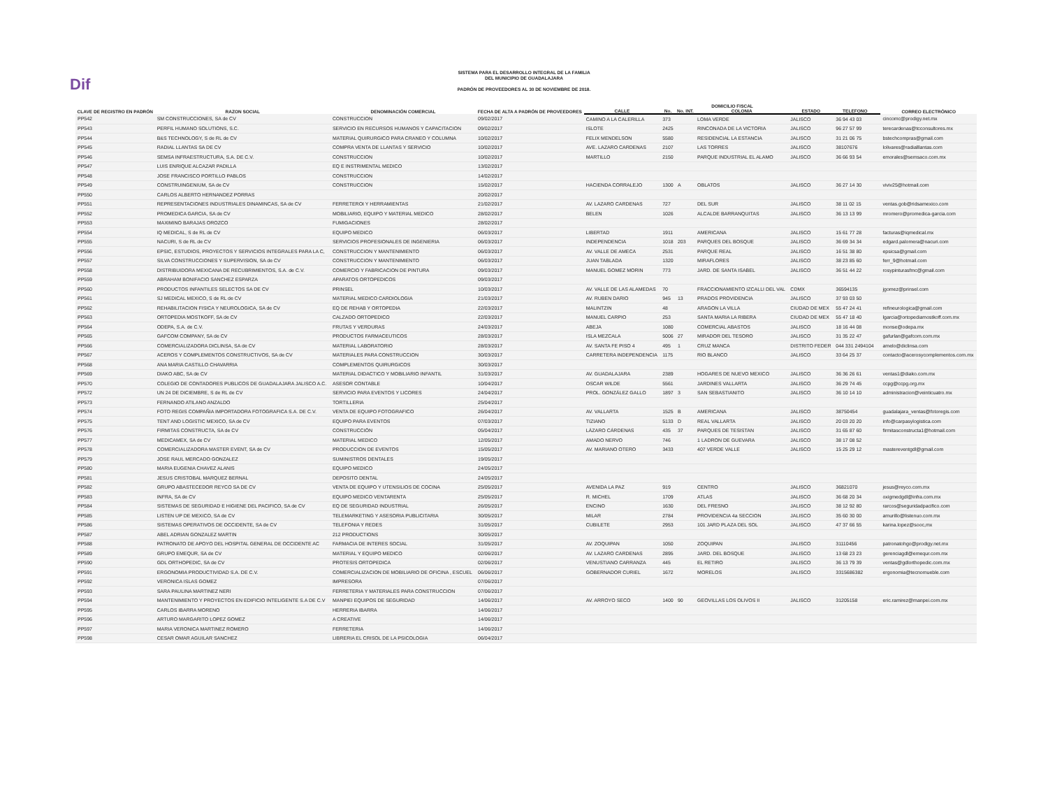Dif
SISTEMA PARA EL DESARROLLO INTEGRAL DE LA FAMILIA
DEL MUNICIPIO DE GUADALAJARA
PADRÓN DE PROVEEDORES AL 30 DE NOVIEMBRE DE 2018.
| CLAVE DE REGISTRO EN PADRÓN | RAZON SOCIAL | DENOMINACIÓN COMERCIAL | FECHA DE ALTA A PADRÓN DE PROVEEDORES | DOMICILIO FISCAL | | | | | | | CORREO ELECTRÓNICO |
| --- | --- | --- | --- | --- | --- | --- | --- | --- | --- | --- | --- |
| | | | | CALLE | No. | No. INT. | COLONIA | ESTADO | TELEFONO | | |
| PP542 | SM CONSTRUCCIONES, SA de CV | CONSTRUCCION | 09/02/2017 | CAMINO A LA CALERILLA | 373 | | LOMA VERDE | JALISCO | 36 94 43 03 | | cincomc@prodigy.net.mx |
| PP543 | PERFIL HUMANO SOLUTIONS, S.C. | SERVICIO EN RECURSOS HUMANOS Y CAPACITACION | 09/02/2017 | ISLOTE | 2425 | | RINCONADA DE LA VICTORIA | JALISCO | 96 27 57 99 | | terecardenas@tcconsultores.mx |
| PP544 | B&S TECHNOLOGY, S de RL de CV | MATERIAL QUIRURGICO PARA CRANEO Y COLUMNA | 10/02/2017 | FELIX MENDELSON | 5580 | | RESIDENCIAL LA ESTANCIA | JALISCO | 31 21 06 75 | | bstechcompras@gmail.com |
| PP545 | RADIAL LLANTAS SA DE CV | COMPRA VENTA DE LLANTAS Y SERVICIO | 10/02/2017 | AVE. LAZARO CARDENAS | 2107 | | LAS TORRES | JALISCO | 38107676 | | lolivares@radialllantas.com |
| PP546 | SEMSA INFRAESTRUCTURA, S.A. DE C.V. | CONSTRUCCION | 10/02/2017 | MARTILLO | 2150 | | PARQUE INDUSTRIAL EL ALAMO | JALISCO | 36 66 93 54 | | emorales@semsaco.com.mx |
| PP547 | LUIS ENRIQUE ALCAZAR PADILLA | EQ E INSTRIMENTAL MEDICO | 13/02/2017 | | | | | | | | |
| PP548 | JOSE FRANCISCO PORTILLO PABLOS | CONSTRUCCION | 14/02/2017 | | | | | | | | |
| PP549 | CONSTRUINGENIUM, SA de CV | CONSTRUCCION | 15/02/2017 | HACIENDA CORRALEJO | 1300 | A | OBLATOS | JALISCO | 36 27 14 30 | | viviv25@hotmail.com |
| PP550 | CARLOS ALBERTO HERNANDEZ PORRAS | | 20/02/2017 | | | | | | | | |
| PP551 | REPRESENTACIONES INDUSTRIALES DINAMINCAS, SA de CV | FERRETEROI Y HERRAMIENTAS | 21/02/2017 | AV. LAZARO CARDENAS | 727 | | DEL SUR | JALISCO | 38 11 02 15 | | ventas.gob@ridsamexico.com |
| PP552 | PROMEDICA GARCIA, SA de CV | MOBILIARIO, EQUIPO Y MATERIAL MEDICO | 28/02/2017 | BELEN | 1026 | | ALCALDE BARRANQUITAS | JALISCO | 36 13 13 99 | | mromero@promedica-garcia.com |
| PP553 | MAXIMINO BARAJAS OROZCO | FUMIGACIONES | 28/02/2017 | | | | | | | | |
| PP554 | IQ MEDICAL, S de RL de CV | EQUIPO MEDICO | 06/03/2017 | LIBERTAD | 1911 | | AMERICANA | JALISCO | 15 61 77 28 | | facturas@iqmedical.mx |
| PP555 | NACURI, S de RL de CV | SERVICIOS PROFESIONALES DE INGENIERIA | 06/03/2017 | INDEPENDENCIA | 1018 | 203 | PARQUES DEL BOSQUE | JALISCO | 36 69 34 34 | | edgard.palomera@nacuri.com |
| PP556 | EPSIC, ESTUDIOS, PROYECTOS Y SERVICIOS INTEGRALES PARA LA C, | CONSTRUCCION Y MANTENIMIENTO | 06/03/2017 | AV. VALLE DE AMECA | 2531 | | PARQUE REAL | JALISCO | 16 51 38 80 | | epsicsa@gmail.com |
| PP557 | SILVA CONSTRUCCIONES Y SUPERVISION, SA de CV | CONSTRUCCION Y MANTENIMIENTO | 06/03/2017 | JUAN TABLADA | 1320 | | MIRAFLORES | JALISCO | 38 23 85 60 | | ferr_9@hotmail.com |
| PP558 | DISTRIBUIDORA MEXICANA DE RECUBRIMIENTOS, S.A. de C.V. | COMERCIO Y FABRICACION DE PINTURA | 09/03/2017 | MANUEL GOMEZ MORIN | 773 | | JARD. DE SANTA ISABEL | JALISCO | 36 51 44 22 | | rosypinturasfmc@gmail.com |
| PP559 | ABRAHAM BONIFACIO SANCHEZ ESPARZA | APARATOS ORTOPEDICOS | 09/03/2017 | | | | | | | | |
| PP560 | PRODUCTOS INFANTILES SELECTOS SA DE CV | PRINSEL | 10/03/2017 | AV. VALLE DE LAS ALAMEDAS | 70 | | FRACCIONAMIENTO IZCALLI DEL VAL | CDMX | 36594135 | | jgomez@prinsel.com |
| PP561 | SJ MEDICAL MEXICO, S de RL de CV | MATERIAL MEDICO CARDIOLOGIA | 21/03/2017 | AV. RUBEN DARIO | 945 | 13 | PRADOS PROVIDENCIA | JALISCO | 37 93 03 50 | | |
| PP562 | REHABILITACION FISICA Y NEUROLOGICA, SA de CV | EQ DE REHAB Y ORTOPEDIA | 22/03/2017 | MALINTZIN | 48 | | ARAGON LA VILLA | CIUDAD DE MEX | 55 47 24 41 | | refineurologica@gmail.com |
| PP563 | ORTOPEDIA MOSTKOFF, SA de CV | CALZADO ORTOPEDICO | 22/03/2017 | MANUEL CARPIO | 253 | | SANTA MARIA LA RIBERA | CIUDAD DE MEX | 55 47 18 40 | | lgarcia@ortopediamostkoff.com.mx |
| PP564 | ODEPA, S.A. de C.V. | FRUTAS Y VERDURAS | 24/03/2017 | ABEJA | 1080 | | COMERCIAL ABASTOS | JALISCO | 18 16 44 08 | | monse@odepa.mx |
| PP565 | GAFCOM COMPANY, SA de CV | PRODUCTOS FARMACEUTICOS | 28/03/2017 | ISLA MEZCALA | 5006 | 27 | MIRADOR DEL TESORO | JALISCO | 31 35 22 47 | | gafurlan@gafcom.com.mx |
| PP566 | COMERCIALIZADORA DICLINSA, SA de CV | MATERIAL LABORATORIO | 28/03/2017 | AV. SANTA FE PISO 4 | 495 | 1 | CRUZ MANCA | DISTRITO FEDER | 044 331 2494104 | | amelo@diclinsa.com |
| PP567 | ACEROS Y COMPLEMENTOS CONSTRUCTIVOS, SA de CV | MATERIALES PARA CONSTRUCCION | 30/03/2017 | CARRETERA INDEPENDENCIA | 1175 | | RIO BLANCO | JALISCO | 33 64 25 37 | | contacto@acerosycomplementos.com.mx |
| PP568 | ANA MARIA CASTILLO CHAVARRIA | COMPLEMENTOS QUIRURGICOS | 30/03/2017 | | | | | | | | |
| PP569 | DIAKO ABC, SA de CV | MATERIAL DIDACTICO Y MOBILIARIO INFANTIL | 31/03/2017 | AV. GUADALAJARA | 2389 | | HOGARES DE NUEVO MEXICO | JALISCO | 36 36 26 61 | | ventas1@diako.com.mx |
| PP570 | COLEGIO DE CONTADORES PUBLICOS DE GUADALAJARA JALISCO A.C. | ASESOR CONTABLE | 10/04/2017 | OSCAR WILDE | 5561 | | JARDINES VALLARTA | JALISCO | 36 29 74 45 | | ccpg@ccpg.org.mx |
| PP572 | UN 24 DE DICIEMBRE, S de RL de CV | SERVICIO PARA EVENTOS Y LICORES | 24/04/2017 | PROL. GONZÁLEZ GALLO | 1897 | 3 | SAN SEBASTIANITO | JALISCO | 36 10 14 10 | | administracion@veinticuatro.mx |
| PP573 | FERNANDO ATILANO ANZALDO | TORTILLERIA | 25/04/2017 | | | | | | | | |
| PP574 | FOTO REGIS COMPAÑIA IMPORTADORA FOTOGRAFICA S.A. DE C.V. | VENTA DE EQUIPO FOTOGRAFICO | 26/04/2017 | AV. VALLARTA | 1525 | B | AMERICANA | JALISCO | 38750454 | | guadalajara_ventas@fotoregis.com |
| PP575 | TENT AND LOGISTIC MEXICO, SA de CV | EQUIPO PARA EVENTOS | 07/03/2017 | TIZIANO | 5133 | D | REAL VALLARTA | JALISCO | 20 03 20 20 | | info@carpasylogistica.com |
| PP576 | FIRMITAS CONSTRUCTA, SA de CV | CONSTRUCCIÓN | 05/04/2017 | LÁZARO CÁRDENAS | 435 | 37 | PARQUES DE TESISTAN | JALISCO | 31 65 87 60 | | firmitasconstructa1@hotmail.com |
| PP577 | MEDICAMEX, SA de CV | MATERIAL MEDICO | 12/05/2017 | AMADO NERVO | 746 | | 1 LADRON DE GUEVARA | JALISCO | 38 17 08 52 | | |
| PP578 | COMERCIALIZADORA MASTER EVENT, SA de CV | PRODUCCION DE EVENTOS | 15/05/2017 | AV. MARIANO OTERO | 3433 | | 407 VERDE VALLE | JALISCO | 15 25 29 12 | | mastereventgdl@gmail.com |
| PP579 | JOSE RAUL MERCADO GONZALEZ | SUMINISTROS DENTALES | 19/05/2017 | | | | | | | | |
| PP580 | MARIA EUGENIA CHAVEZ ALANIS | EQUIPO MEDICO | 24/05/2017 | | | | | | | | |
| PP581 | JESUS CRISTOBAL MARQUEZ BERNAL | DEPOSITO DENTAL | 24/05/2017 | | | | | | | | |
| PP582 | GRUPO ABASTECEDOR REYCO SA DE CV | VENTA DE EQUIPO Y UTENSILIOS DE COCINA | 25/05/2017 | AVENIDA LA PAZ | 919 | | CENTRO | JALISCO | 36821070 | | jesus@reyco.com.mx |
| PP583 | INFRA, SA de CV | EQUIPO MEDICO VENTARENTA | 25/05/2017 | R. MICHEL | 1709 | | ATLAS | JALISCO | 36 68 20 34 | | oxigmedgdl@infra.com.mx |
| PP584 | SISTEMAS DE SEGURIDAD E HIGIENE DEL PACIFICO, SA de CV | EQ DE SEGURIDAD INDUSTRIAL | 26/05/2017 | ENCINO | 1630 | | DEL FRESNO | JALISCO | 38 12 92 80 | | rarcos@seguridadpacifico.com |
| PP585 | LISTEN UP DE MEXICO, SA de CV | TELEMARKETING Y ASESORIA PUBLICITARIA | 30/05/2017 | MILAR | 2784 | | PROVIDENCIA 4a SECCION | JALISCO | 35 60 30 00 | | amurillo@listenuo.com.mx |
| PP586 | SISTEMAS OPERATIVOS DE OCCIDENTE, SA de CV | TELEFONIA Y REDES | 31/05/2017 | CUBILETE | 2953 | | 101 JARD PLAZA DEL SOL | JALISCO | 47 37 66 55 | | karina.lopez@sooc,mx |
| PP587 | ABEL ADRIAN GONZALEZ MARTIN | 212 PRODUCTIONS | 30/05/2017 | | | | | | | | |
| PP588 | PATRONATO DE APOYO DEL HOSPITAL GENERAL DE OCCIDENTE AC | FARMACIA DE INTERES SOCIAL | 31/05/2017 | AV. ZOQUIPAN | 1050 | | ZOQUIPAN | JALISCO | 31110456 | | patronatohgo@prodigy.net.mx |
| PP589 | GRUPO EMEQUR, SA de CV | MATERIAL Y EQUIPO MEDICO | 02/06/2017 | AV. LAZARO CARDENAS | 2895 | | JARD. DEL BOSQUE | JALISCO | 13 68 23 23 | | gerenciagdl@emequr.com.mx |
| PP590 | GDL ORTHOPEDIC, SA de CV | PROTESIS ORTOPEDICA | 02/06/2017 | VENUSTIANO CARRANZA | 445 | | EL RETIRO | JALISCO | 36 13 79 39 | | ventas@gdlorthopedic.com.mx |
| PP591 | ERGONOMIA PRODUCTIVIDAD S.A. DE C.V. | COMERCIALIZACION DE MOBILIARIO DE OFICINA , ESCUEL | 06/06/2017 | GOBERNADOR CURIEL | 1672 | | MORELOS | JALISCO | 3315686382 | | ergonomia@tecnomueble.com |
| PP592 | VERONICA ISLAS GOMEZ | IMPRESORA | 07/06/2017 | | | | | | | | |
| PP593 | SARA PAULINA MARTINEZ NERI | FERRETERIA Y MATERIALES PARA CONSTRUCCION | 07/06/2017 | | | | | | | | |
| PP594 | MANTENIMIENTO Y PROYECTOS EN EDIFICIO INTELIGENTE S.A DE C.V | MANPIEI EQUIPOS DE SEGURIDAD | 14/06/2017 | AV. ARROYO SECO | 1400 | 90 | GEOVILLAS LOS OLIVOS II | JALISCO | 31205158 | | eric.ramirez@manpei.com.mx |
| PP595 | CARLOS IBARRA MORENO | HERRERIA IBARRA | 14/06/2017 | | | | | | | | |
| PP596 | ARTURO MARGARITO LOPEZ GOMEZ | A CREATIVE | 14/06/2017 | | | | | | | | |
| PP597 | MARIA VERONICA MARTINEZ ROMERO | FERRETERIA | 14/06/2017 | | | | | | | | |
| PP598 | CESAR OMAR AGUILAR SANCHEZ | LIBRERIA EL CRISOL DE LA PSICOLOGIA | 06/04/2017 | | | | | | | | |